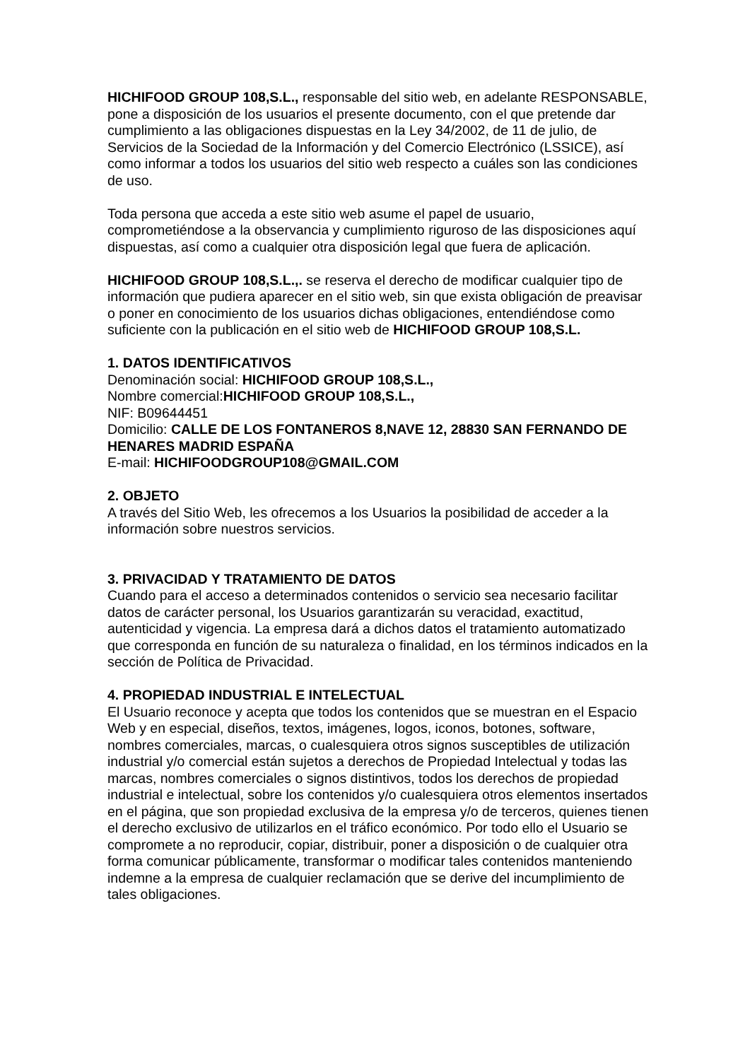HICHIFOOD GROUP 108,S.L., responsable del sitio web, en adelante RESPONSABLE, pone a disposición de los usuarios el presente documento, con el que pretende dar cumplimiento a las obligaciones dispuestas en la Ley 34/2002, de 11 de julio, de Servicios de la Sociedad de la Información y del Comercio Electrónico (LSSICE), así como informar a todos los usuarios del sitio web respecto a cuáles son las condiciones de uso.
Toda persona que acceda a este sitio web asume el papel de usuario, comprometiéndose a la observancia y cumplimiento riguroso de las disposiciones aquí dispuestas, así como a cualquier otra disposición legal que fuera de aplicación.
HICHIFOOD GROUP 108,S.L.,. se reserva el derecho de modificar cualquier tipo de información que pudiera aparecer en el sitio web, sin que exista obligación de preavisar o poner en conocimiento de los usuarios dichas obligaciones, entendiéndose como suficiente con la publicación en el sitio web de HICHIFOOD GROUP 108,S.L.
1. DATOS IDENTIFICATIVOS
Denominación social: HICHIFOOD GROUP 108,S.L.,
Nombre comercial:HICHIFOOD GROUP 108,S.L.,
NIF: B09644451
Domicilio: CALLE DE LOS FONTANEROS 8,NAVE 12, 28830 SAN FERNANDO DE HENARES MADRID ESPAÑA
E-mail: HICHIFOODGROUP108@GMAIL.COM
2. OBJETO
A través del Sitio Web, les ofrecemos a los Usuarios la posibilidad de acceder a la información sobre nuestros servicios.
3. PRIVACIDAD Y TRATAMIENTO DE DATOS
Cuando para el acceso a determinados contenidos o servicio sea necesario facilitar datos de carácter personal, los Usuarios garantizarán su veracidad, exactitud, autenticidad y vigencia. La empresa dará a dichos datos el tratamiento automatizado que corresponda en función de su naturaleza o finalidad, en los términos indicados en la sección de Política de Privacidad.
4. PROPIEDAD INDUSTRIAL E INTELECTUAL
El Usuario reconoce y acepta que todos los contenidos que se muestran en el Espacio Web y en especial, diseños, textos, imágenes, logos, iconos, botones, software, nombres comerciales, marcas, o cualesquiera otros signos susceptibles de utilización industrial y/o comercial están sujetos a derechos de Propiedad Intelectual y todas las marcas, nombres comerciales o signos distintivos, todos los derechos de propiedad industrial e intelectual, sobre los contenidos y/o cualesquiera otros elementos insertados en el página, que son propiedad exclusiva de la empresa y/o de terceros, quienes tienen el derecho exclusivo de utilizarlos en el tráfico económico. Por todo ello el Usuario se compromete a no reproducir, copiar, distribuir, poner a disposición o de cualquier otra forma comunicar públicamente, transformar o modificar tales contenidos manteniendo indemne a la empresa de cualquier reclamación que se derive del incumplimiento de tales obligaciones.